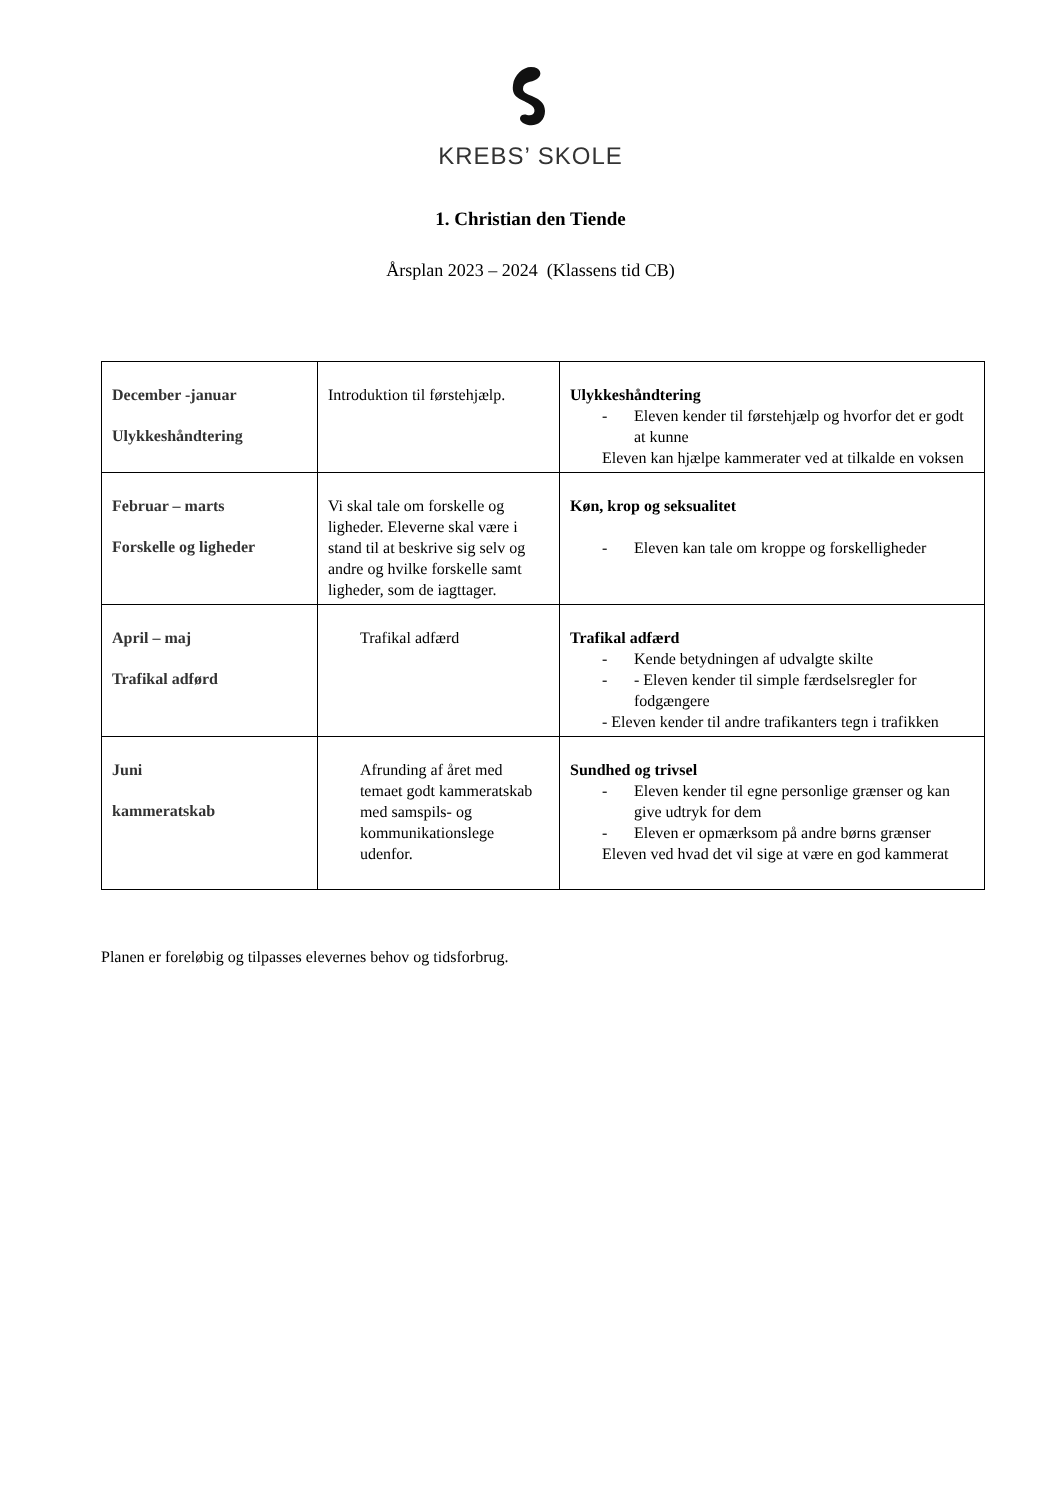KREBS’ SKOLE
1. Christian den Tiende
Årsplan 2023 – 2024 (Klassens tid CB)
| December -januar Ulykkeshåndtering | Introduktion til førstehjælp. | Ulykkeshåndtering - Eleven kender til førstehjælp og hvorfor det er godt at kunne Eleven kan hjælpe kammerater ved at tilkalde en voksen |
| Februar – marts Forskelle og ligheder | Vi skal tale om forskelle og ligheder. Eleverne skal være i stand til at beskrive sig selv og andre og hvilke forskelle samt ligheder, som de iagttager. | Køn, krop og seksualitet - Eleven kan tale om kroppe og forskelligheder |
| April – maj Trafikal adførd | Trafikal adfærd | Trafikal adfærd - Kende betydningen af udvalgte skilte - - Eleven kender til simple færdselsregler for fodgængere - Eleven kender til andre trafikanters tegn i trafikken |
| Juni kammeratskab | Afrunding af året med temaet godt kammeratskab med samspils- og kommunikationslege udenfor. | Sundhed og trivsel - Eleven kender til egne personlige grænser og kan give udtryk for dem - Eleven er opmærksom på andre børns grænser Eleven ved hvad det vil sige at være en god kammerat |
Planen er foreløbig og tilpasses elevernes behov og tidsforbrug.